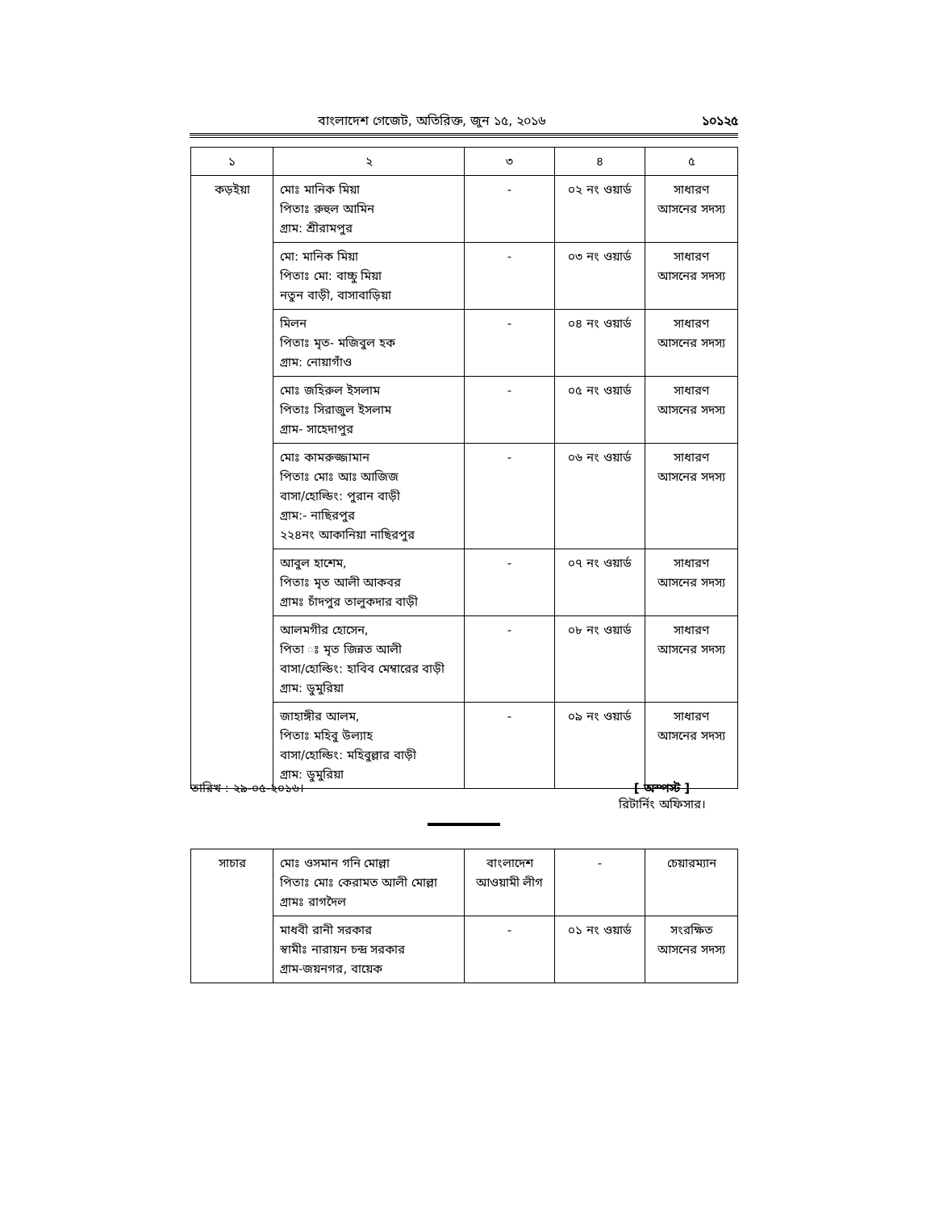বাংলাদেশ গেজেট, অতিরিক্ত, জুন ১৫, ২০১৬ ১০১২৫
| ১ | ২ | ৩ | ৪ | ৫ |
| --- | --- | --- | --- | --- |
| কড়ইয়া | মোঃ মানিক মিয়া পিতাঃ রুহুল আমিন গ্রাম: শ্রীরামপুর | - | ০২ নং ওয়ার্ড | সাধারণ আসনের সদস্য |
| | মো: মানিক মিয়া পিতাঃ মো: বাচ্চু মিয়া নতুন বাড়ী, বাসাবাড়িয়া | - | ০৩ নং ওয়ার্ড | সাধারণ আসনের সদস্য |
| | মিলন পিতাঃ মৃত- মজিবুল হক গ্রাম: নোয়াগাঁও | - | ০৪ নং ওয়ার্ড | সাধারণ আসনের সদস্য |
| | মোঃ জহিরুল ইসলাম পিতাঃ সিরাজুল ইসলাম গ্রাম- সাহেদাপুর | - | ০৫ নং ওয়ার্ড | সাধারণ আসনের সদস্য |
| | মোঃ কামরুজ্জামান পিতাঃ মোঃ আঃ আজিজ বাসা/হোল্ডিং: পুরান বাড়ী গ্রাম:- নাছিরপুর ২২৪নং আকানিয়া নাছিরপুর | - | ০৬ নং ওয়ার্ড | সাধারণ আসনের সদস্য |
| | আবুল হাশেম, পিতাঃ মৃত আলী আকবর গ্রামঃ চাঁদপুর তালুকদার বাড়ী | - | ০৭ নং ওয়ার্ড | সাধারণ আসনের সদস্য |
| | আলমগীর হোসেন, পিতা ঃ মৃত জিন্নত আলী বাসা/হোল্ডিং: হাবিব মেম্বারের বাড়ী গ্রাম: ডুমুরিয়া | - | ০৮ নং ওয়ার্ড | সাধারণ আসনের সদস্য |
| | জাহাঙ্গীর আলম, পিতাঃ মহিবু উল্যাহ বাসা/হোল্ডিং: মহিবুল্লার বাড়ী গ্রাম: ডুমুরিয়া | - | ০৯ নং ওয়ার্ড | সাধারণ আসনের সদস্য |
তারিখ : ২৯-০৫-২০১৬। [ অস্পস্ট ]
রিটার্নিং অফিসার।
| সাচার | মোঃ ওসমান গনি মোল্লা পিতাঃ মোঃ কেরামত আলী মোল্লা গ্রামঃ রাগদৈল | বাংলাদেশ আওয়ামী লীগ | - | চেয়ারম্যান |
| | মাধবী রানী সরকার স্বামীঃ নারায়ন চন্দ্র সরকার গ্রাম-জয়নগর, বায়েক | - | ০১ নং ওয়ার্ড | সংরক্ষিত আসনের সদস্য |